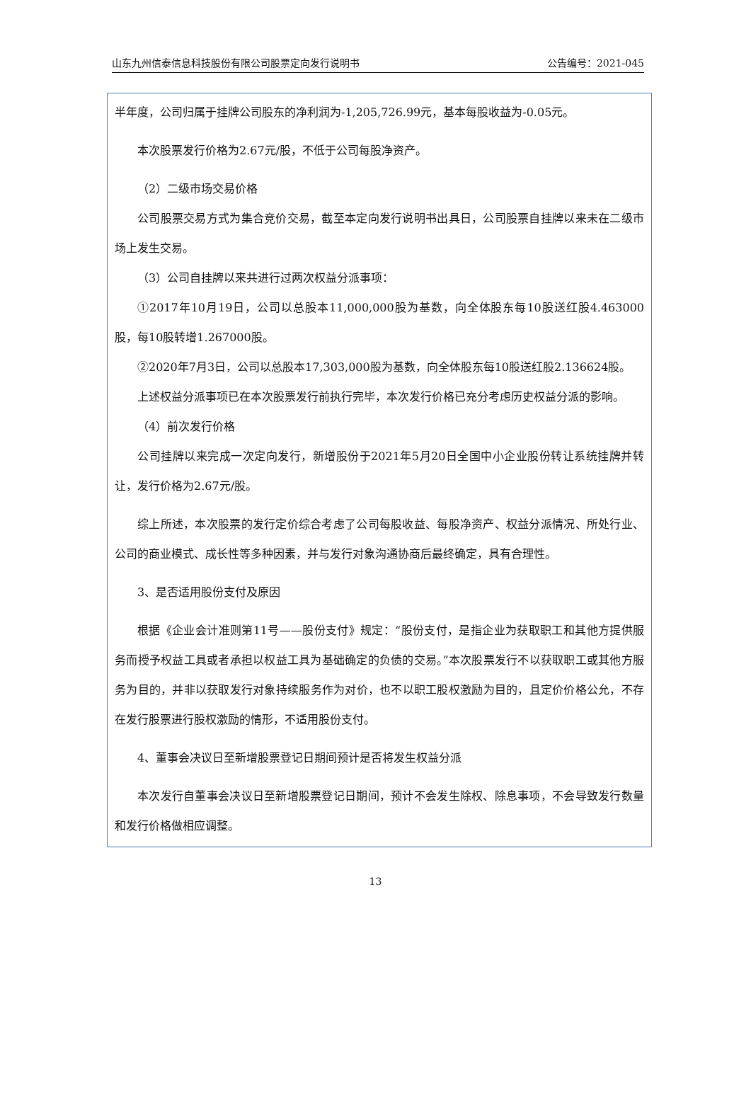山东九州信泰信息科技股份有限公司股票定向发行说明书 公告编号：2021-045
半年度，公司归属于挂牌公司股东的净利润为-1,205,726.99元，基本每股收益为-0.05元。
本次股票发行价格为2.67元/股，不低于公司每股净资产。
（2）二级市场交易价格
公司股票交易方式为集合竞价交易，截至本定向发行说明书出具日，公司股票自挂牌以来未在二级市场上发生交易。
（3）公司自挂牌以来共进行过两次权益分派事项：
①2017年10月19日，公司以总股本11,000,000股为基数，向全体股东每10股送红股4.463000股，每10股转增1.267000股。
②2020年7月3日，公司以总股本17,303,000股为基数，向全体股东每10股送红股2.136624股。
上述权益分派事项已在本次股票发行前执行完毕，本次发行价格已充分考虑历史权益分派的影响。
（4）前次发行价格
公司挂牌以来完成一次定向发行，新增股份于2021年5月20日全国中小企业股份转让系统挂牌并转让，发行价格为2.67元/股。
综上所述，本次股票的发行定价综合考虑了公司每股收益、每股净资产、权益分派情况、所处行业、公司的商业模式、成长性等多种因素，并与发行对象沟通协商后最终确定，具有合理性。
3、是否适用股份支付及原因
根据《企业会计准则第11号——股份支付》规定：“股份支付，是指企业为获取职工和其他方提供服务而授予权益工具或者承担以权益工具为基础确定的负债的交易。”本次股票发行不以获取职工或其他方服务为目的，并非以获取发行对象持续服务作为对价，也不以职工股权激励为目的，且定价价格公允，不存在发行股票进行股权激励的情形，不适用股份支付。
4、董事会决议日至新增股票登记日期间预计是否将发生权益分派
本次发行自董事会决议日至新增股票登记日期间，预计不会发生除权、除息事项，不会导致发行数量和发行价格做相应调整。
13